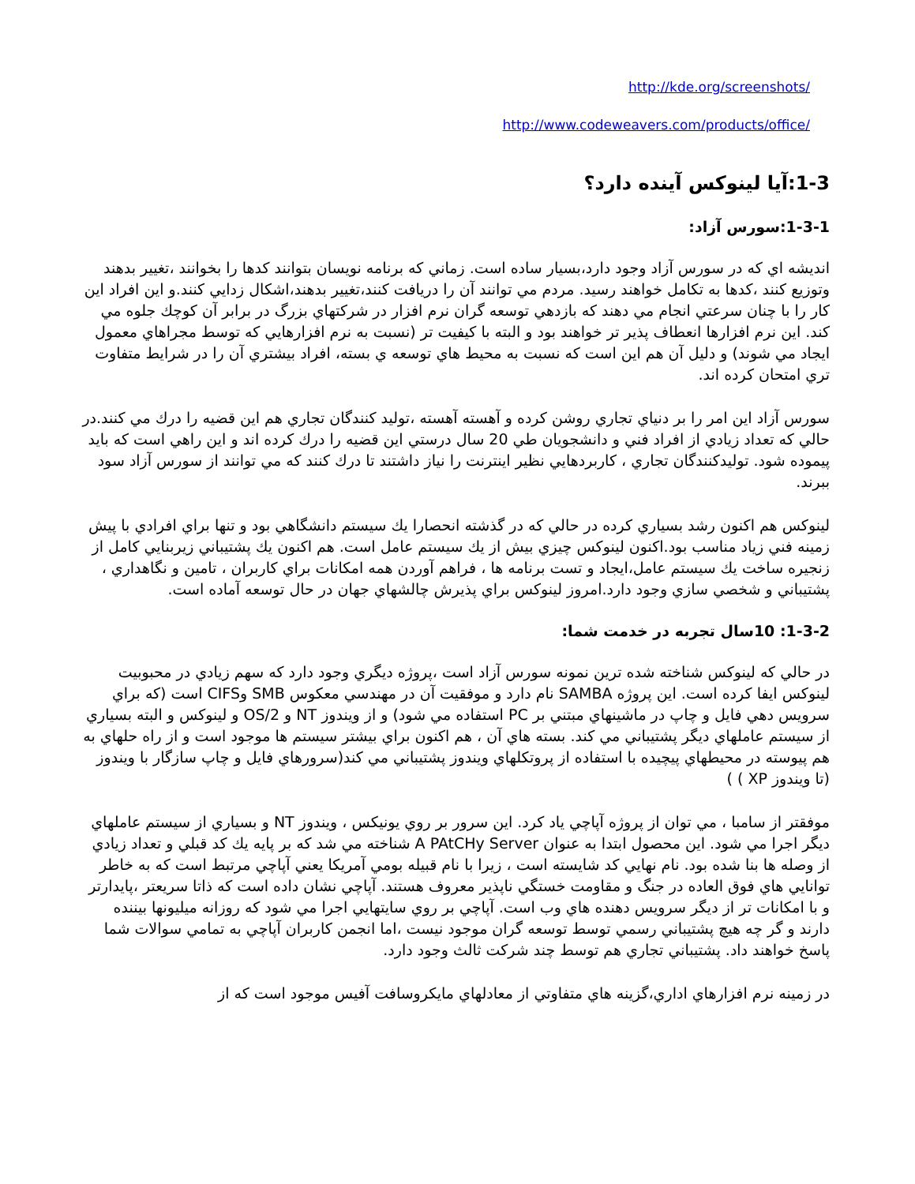http://kde.org/screenshots/
http://www.codeweavers.com/products/office/
1-3:آيا لينوكس آينده دارد؟
1-3-1:سورس آزاد:
انديشه اي كه در سورس آزاد وجود دارد،بسيار ساده است. زماني كه برنامه نويسان بتوانند كدها را بخوانند ،تغيير بدهند وتوزيع كنند ،كدها به تكامل خواهند رسيد. مردم مي توانند آن را دريافت كنند،تغيير بدهند،اشكال زدايي كنند.و اين افراد اين كار را با چنان سرعتي انجام مي دهند كه بازدهي توسعه گران نرم افزار در شركتهاي بزرگ در برابر آن كوچك جلوه مي كند. اين نرم افزارها انعطاف پذير تر خواهند بود و البته با كيفيت تر (نسبت به نرم افزارهايي كه توسط مجراهاي معمول ايجاد مي شوند) و دليل آن هم اين است كه نسبت به محيط هاي توسعه ي بسته، افراد بيشتري آن را در شرايط متفاوت تري امتحان كرده اند.
سورس آزاد اين امر را بر دنياي تجاري روشن كرده و آهسته آهسته ،توليد كنندگان تجاري هم اين قضيه را درك مي كنند.در حالي كه تعداد زيادي از افراد فني و دانشجويان طي 20 سال درستي اين قضيه را درك كرده اند و اين راهي است كه بايد پيموده شود. توليدكنندگان تجاري ، كاربردهايي نظير اينترنت را نياز داشتند تا درك كنند كه مي توانند از سورس آزاد سود ببرند.
لينوكس هم اكنون رشد بسياري كرده در حالي كه در گذشته انحصارا يك سيستم دانشگاهي بود و تنها براي افرادي با پيش زمينه فني زياد مناسب بود.اكنون لينوكس چيزي بيش از يك سيستم عامل است. هم اكنون يك پشتيباني زيربنايي كامل از زنجيره ساخت يك سيستم عامل،ايجاد و تست برنامه ها ، فراهم آوردن همه امكانات براي كاربران ، تامين و نگاهداري ، پشتيباني و شخصي سازي وجود دارد.امروز لينوكس براي پذيرش چالشهاي جهان در حال توسعه آماده است.
1-3-2: 10سال تجربه در خدمت شما:
در حالي كه لينوكس شناخته شده ترين نمونه سورس آزاد است ،پروژه ديگري وجود دارد كه سهم زيادي در محبوبيت لينوكس ايفا كرده است. اين پروژه SAMBA نام دارد و موفقيت آن در مهندسي معكوس SMB وCIFS است (كه براي سرويس دهي فايل و چاپ در ماشينهاي مبتني بر PC استفاده مي شود) و از ويندوز NT و OS/2 و لينوكس و البته بسياري از سيستم عاملهاي ديگر پشتيباني مي كند. بسته هاي آن ، هم اكنون براي بيشتر سيستم ها موجود است و از راه حلهاي به هم پيوسته در محيطهاي پيچيده با استفاده از پروتكلهاي ويندوز پشتيباني مي كند(سرورهاي فايل و چاپ سازگار با ويندوز (تا ويندوز XP ) )
موفقتر از سامبا ، مي توان از پروژه آپاچي ياد كرد. اين سرور بر روي يونيكس ، ويندوز NT و بسياري از سيستم عاملهاي ديگر اجرا مي شود. اين محصول ابتدا به عنوان A PAtCHy Server شناخته مي شد كه بر پايه يك كد قبلي و تعداد زيادي از وصله ها بنا شده بود. نام نهايي كد شايسته است ، زيرا با نام قبيله بومي آمريكا يعني آپاچي مرتبط است كه به خاطر توانايي هاي فوق العاده در جنگ و مقاومت خستگي ناپذير معروف هستند. آپاچي نشان داده است كه ذاتا سريعتر ،پايدارتر و با امكانات تر از ديگر سرويس دهنده هاي وب است. آپاچي بر روي سايتهايي اجرا مي شود كه روزانه ميليونها بيننده دارند و گر چه هيچ پشتيباني رسمي توسط توسعه گران موجود نيست ،اما انجمن كاربران آپاچي به تمامي سوالات شما پاسخ خواهند داد. پشتيباني تجاري هم توسط چند شركت ثالث وجود دارد.
در زمينه نرم افزارهاي اداري،گزينه هاي متفاوتي از معادلهاي مايكروسافت آفيس موجود است كه از